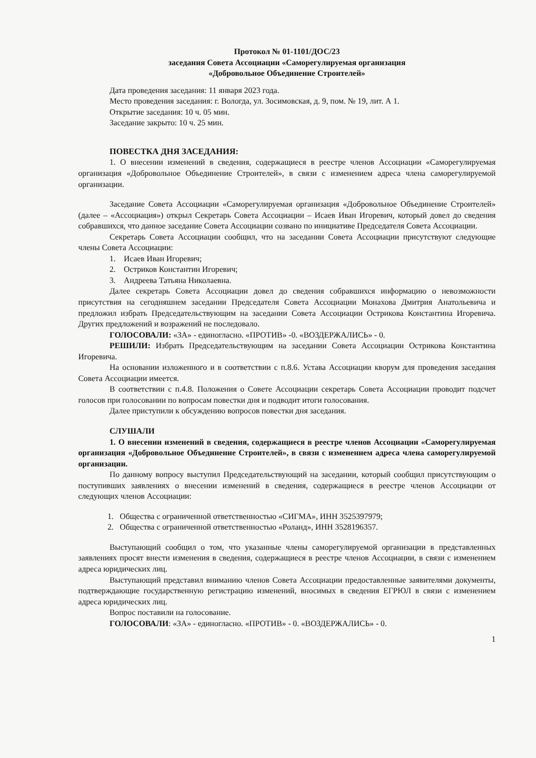Протокол № 01-1101/ДОС/23
заседания Совета Ассоциации «Саморегулируемая организация
«Добровольное Объединение Строителей»
Дата проведения заседания: 11 января 2023 года.
Место проведения заседания: г. Вологда, ул. Зосимовская, д. 9, пом. № 19, лит. А 1.
Открытие заседания: 10 ч. 05 мин.
Заседание закрыто: 10 ч. 25 мин.
ПОВЕСТКА ДНЯ ЗАСЕДАНИЯ:
1. О внесении изменений в сведения, содержащиеся в реестре членов Ассоциации «Саморегулируемая организация «Добровольное Объединение Строителей», в связи с изменением адреса члена саморегулируемой организации.
Заседание Совета Ассоциации «Саморегулируемая организация «Добровольное Объединение Строителей» (далее – «Ассоциация») открыл Секретарь Совета Ассоциации – Исаев Иван Игоревич, который довел до сведения собравшихся, что данное заседание Совета Ассоциации созвано по инициативе Председателя Совета Ассоциации.
Секретарь Совета Ассоциации сообщил, что на заседании Совета Ассоциации присутствуют следующие члены Совета Ассоциации:
1. Исаев Иван Игоревич;
2. Остриков Константин Игоревич;
3. Андреева Татьяна Николаевна.
Далее секретарь Совета Ассоциации довел до сведения собравшихся информацию о невозможности присутствия на сегодняшнем заседании Председателя Совета Ассоциации Монахова Дмитрия Анатольевича и предложил избрать Председательствующим на заседании Совета Ассоциации Острикова Константина Игоревича. Других предложений и возражений не последовало.
ГОЛОСОВАЛИ: «ЗА» - единогласно. «ПРОТИВ» -0. «ВОЗДЕРЖАЛИСЬ» - 0.
РЕШИЛИ: Избрать Председательствующим на заседании Совета Ассоциации Острикова Константина Игоревича.
На основании изложенного и в соответствии с п.8.6. Устава Ассоциации кворум для проведения заседания Совета Ассоциации имеется.
В соответствии с п.4.8. Положения о Совете Ассоциации секретарь Совета Ассоциации проводит подсчет голосов при голосовании по вопросам повестки дня и подводит итоги голосования.
Далее приступили к обсуждению вопросов повестки дня заседания.
СЛУШАЛИ
1. О внесении изменений в сведения, содержащиеся в реестре членов Ассоциации «Саморегулируемая организация «Добровольное Объединение Строителей», в связи с изменением адреса члена саморегулируемой организации.
По данному вопросу выступил Председательствующий на заседании, который сообщил присутствующим о поступивших заявлениях о внесении изменений в сведения, содержащиеся в реестре членов Ассоциации от следующих членов Ассоциации:
1. Общества с ограниченной ответственностью «СИГМА», ИНН 3525397979;
2. Общества с ограниченной ответственностью «Роланд», ИНН 3528196357.
Выступающий сообщил о том, что указанные члены саморегулируемой организации в представленных заявлениях просят внести изменения в сведения, содержащиеся в реестре членов Ассоциации, в связи с изменением адреса юридических лиц.
Выступающий представил вниманию членов Совета Ассоциации предоставленные заявителями документы, подтверждающие государственную регистрацию изменений, вносимых в сведения ЕГРЮЛ в связи с изменением адреса юридических лиц.
Вопрос поставили на голосование.
ГОЛОСОВАЛИ: «ЗА» - единогласно. «ПРОТИВ» - 0. «ВОЗДЕРЖАЛИСЬ» - 0.
1